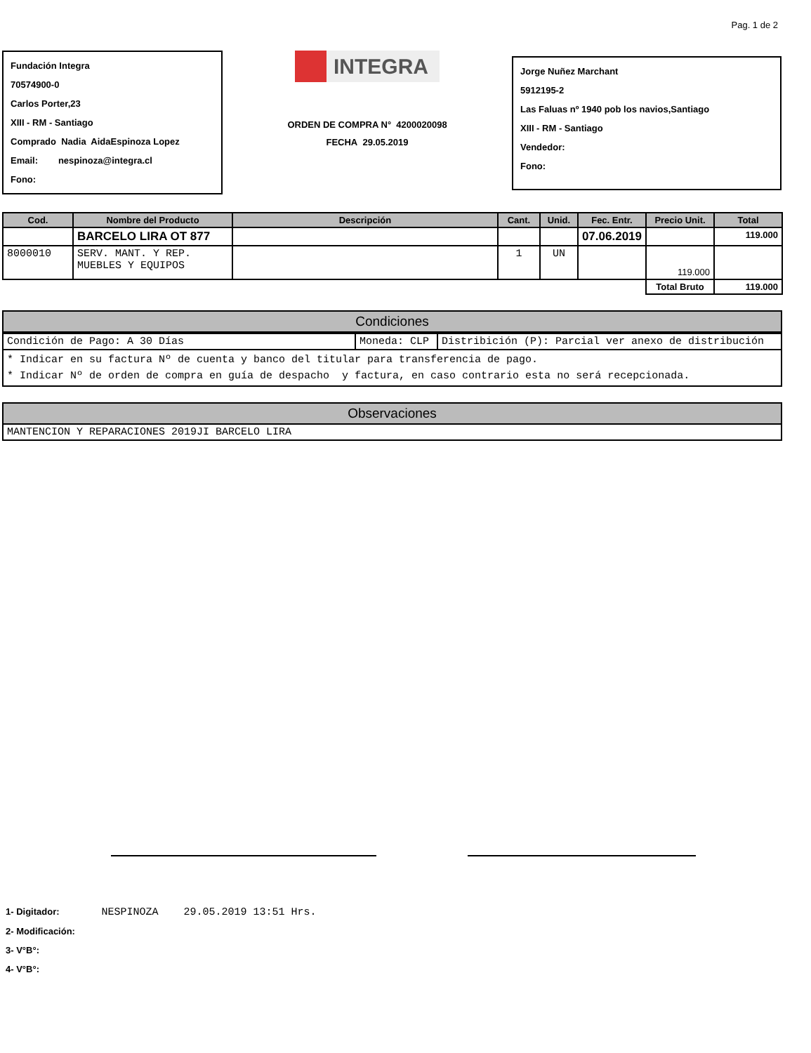Pag. 1 de 2
Fundación Integra
70574900-0
Carlos Porter,23
XIII - RM - Santiago
Comprado Nadia AidaEspinoza Lopez
Email: nespinoza@integra.cl
Fono:
INTEGRA
ORDEN DE COMPRA N° 4200020098
FECHA 29.05.2019
Jorge Nuñez Marchant
5912195-2
Las Faluas nº 1940 pob los navios,Santiago
XIII - RM - Santiago
Vendedor:
Fono:
| Cod. | Nombre del Producto | Descripción | Cant. | Unid. | Fec. Entr. | Precio Unit. | Total |
| --- | --- | --- | --- | --- | --- | --- | --- |
| | BARCELO LIRA OT 877 | | | | 07.06.2019 | | 119.000 |
| 8000010 | SERV. MANT. Y REP. MUEBLES Y EQUIPOS | | 1 | UN | | 119.000 | |
| | | | | | | Total Bruto | 119.000 |
Condiciones
| Condición de Pago: A 30 Días | Moneda: CLP | Distribición (P): Parcial ver anexo de distribución |
| * Indicar en su factura Nº de cuenta y banco del titular para transferencia de pago. * Indicar Nº de orden de compra en guía de despacho y factura, en caso contrario esta no será recepcionada. | | |
Observaciones
MANTENCION Y REPARACIONES 2019JI BARCELO LIRA
1- Digitador: NESPINOZA 29.05.2019 13:51 Hrs.
2- Modificación:
3- V°B°:
4- V°B°: